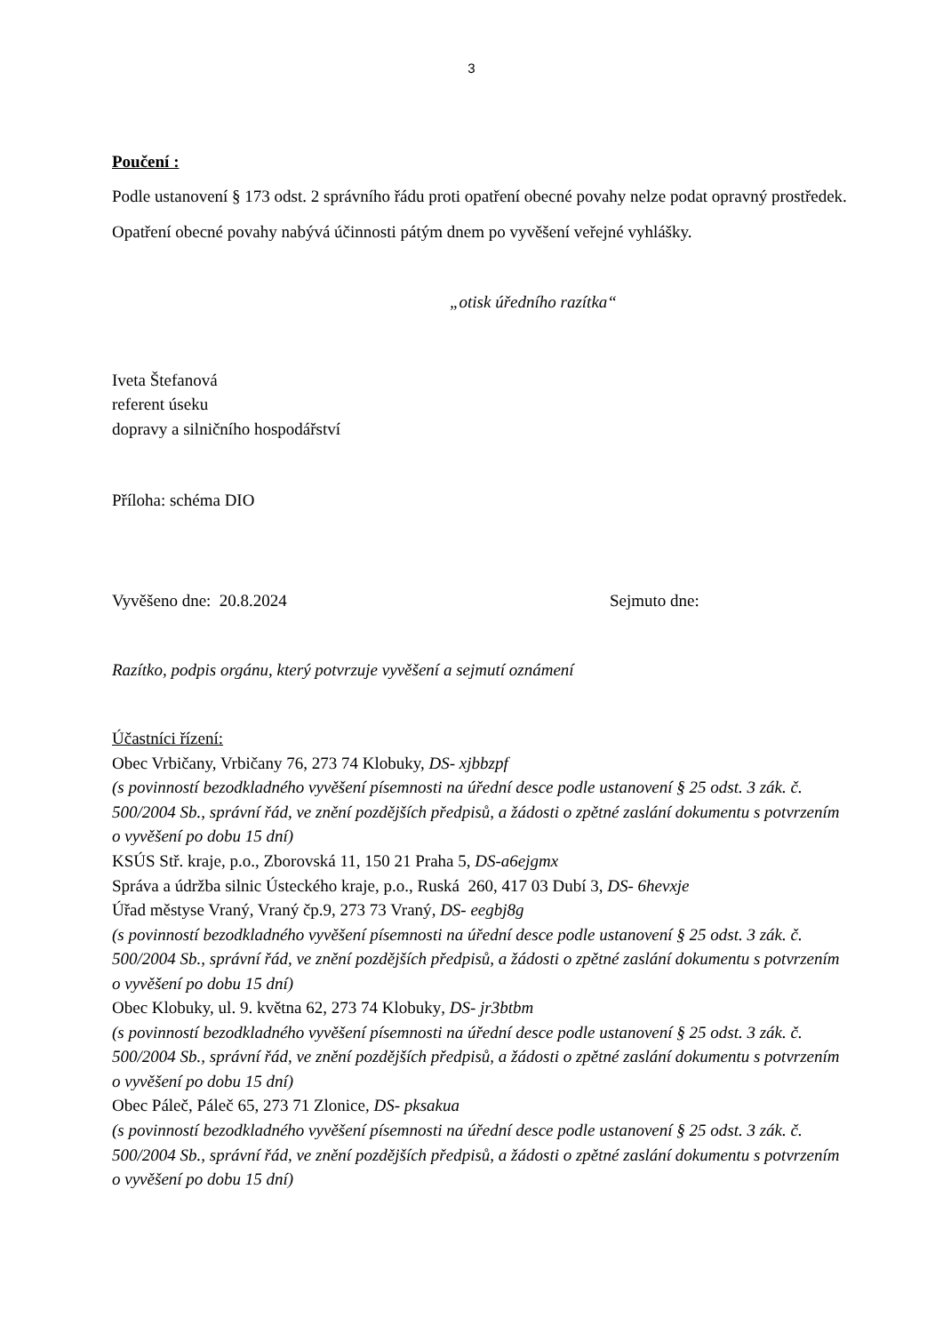3
Poučení :
Podle ustanovení § 173 odst. 2 správního řádu proti opatření obecné povahy nelze podat opravný prostředek.
Opatření obecné povahy nabývá účinnosti pátým dnem po vyvěšení veřejné vyhlášky.
„otisk úředního razítka“
Iveta Štefanová
referent úseku
dopravy a silničního hospodářství
Příloha: schéma DIO
Vyvěšeno dne: 20.8.2024 Sejmuto dne:
Razítko, podpis orgánu, který potvrzuje vyvěšení a sejmutí oznámení
Účastníci řízení:
Obec Vrbičany, Vrbičany 76, 273 74 Klobuky, DS- xjbbzpf
(s povinností bezodkladného vyvěšení písemnosti na úřední desce podle ustanovení § 25 odst. 3 zák. č. 500/2004 Sb., správní řád, ve znění pozdějších předpisů, a žádosti o zpětné zaslání dokumentu s potvrzením o vyvěšení po dobu 15 dní)
KSÚS Stř. kraje, p.o., Zborovská 11, 150 21 Praha 5, DS-a6ejgmx
Správa a údržba silnic Ústeckého kraje, p.o., Ruská 260, 417 03 Dubí 3, DS- 6hevxje
Úřad městyse Vraný, Vraný čp.9, 273 73 Vraný, DS- eegbj8g
(s povinností bezodkladného vyvěšení písemnosti na úřední desce podle ustanovení § 25 odst. 3 zák. č. 500/2004 Sb., správní řád, ve znění pozdějších předpisů, a žádosti o zpětné zaslání dokumentu s potvrzením o vyvěšení po dobu 15 dní)
Obec Klobuky, ul. 9. května 62, 273 74 Klobuky, DS- jr3btbm
(s povinností bezodkladného vyvěšení písemnosti na úřední desce podle ustanovení § 25 odst. 3 zák. č. 500/2004 Sb., správní řád, ve znění pozdějších předpisů, a žádosti o zpětné zaslání dokumentu s potvrzením o vyvěšení po dobu 15 dní)
Obec Páleč, Páleč 65, 273 71 Zlonice, DS- pksakua
(s povinností bezodkladného vyvěšení písemnosti na úřední desce podle ustanovení § 25 odst. 3 zák. č. 500/2004 Sb., správní řád, ve znění pozdějších předpisů, a žádosti o zpětné zaslání dokumentu s potvrzením o vyvěšení po dobu 15 dní)